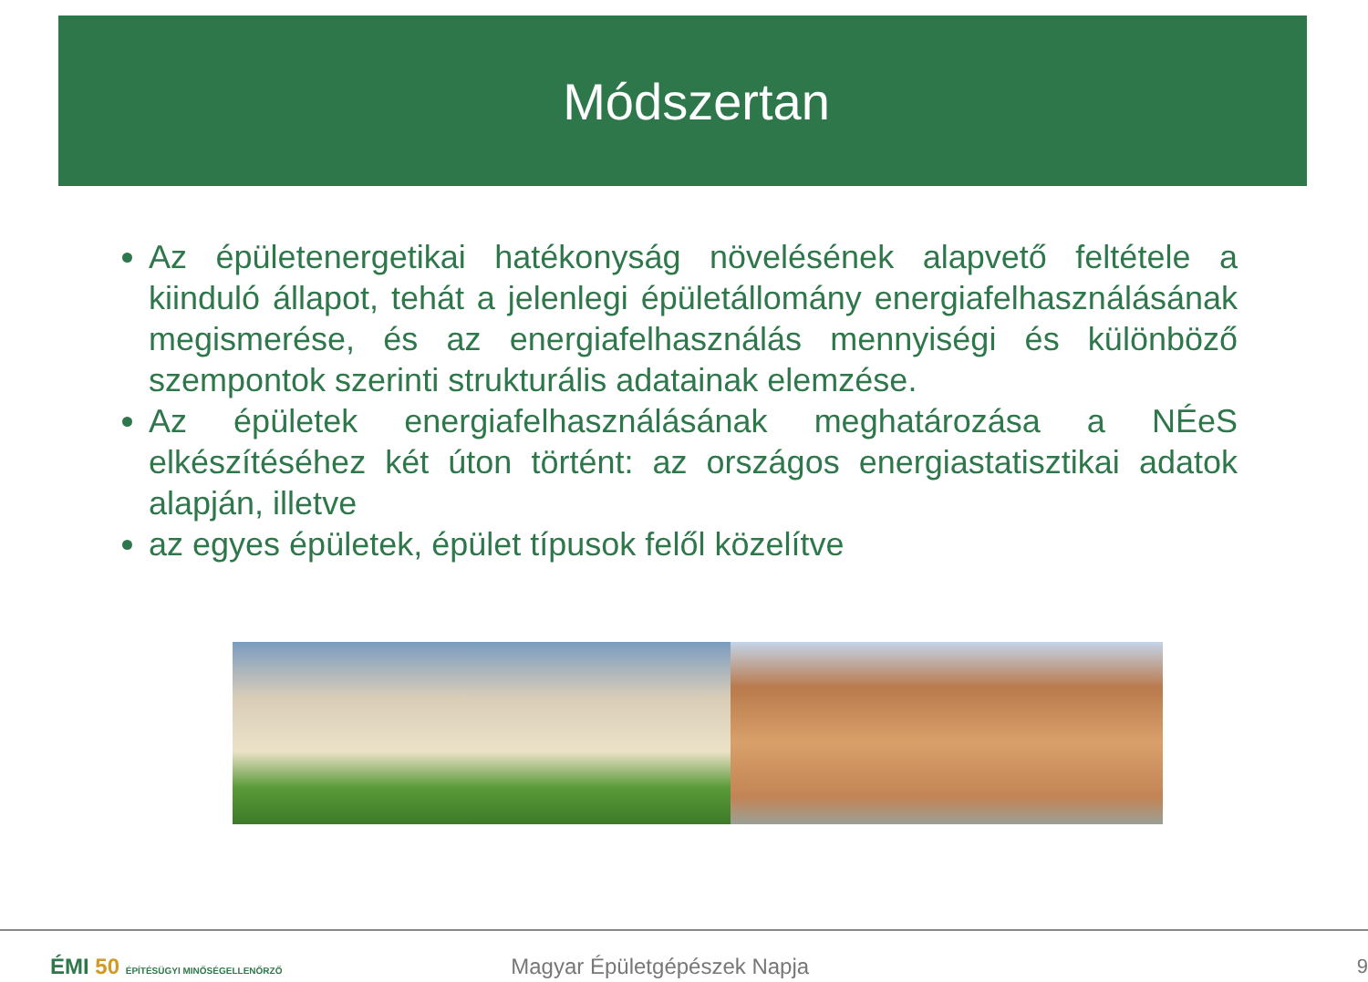Módszertan
Az épületenergetikai hatékonyság növelésének alapvető feltétele a kiinduló állapot, tehát a jelenlegi épületállomány energiafelhasználásának megismerése, és az energiafelhasználás mennyiségi és különböző szempontok szerinti strukturális adatainak elemzése.
Az épületek energiafelhasználásának meghatározása a NÉeS elkészítéséhez két úton történt: az országos energiastatisztikai adatok alapján, illetve
az egyes épületek, épület típusok felől közelítve
ÉMI 50 ÉPÍTÉSÜGYI MINŐSÉGELLENŐRZŐ
Magyar Épületgépészek Napja 9